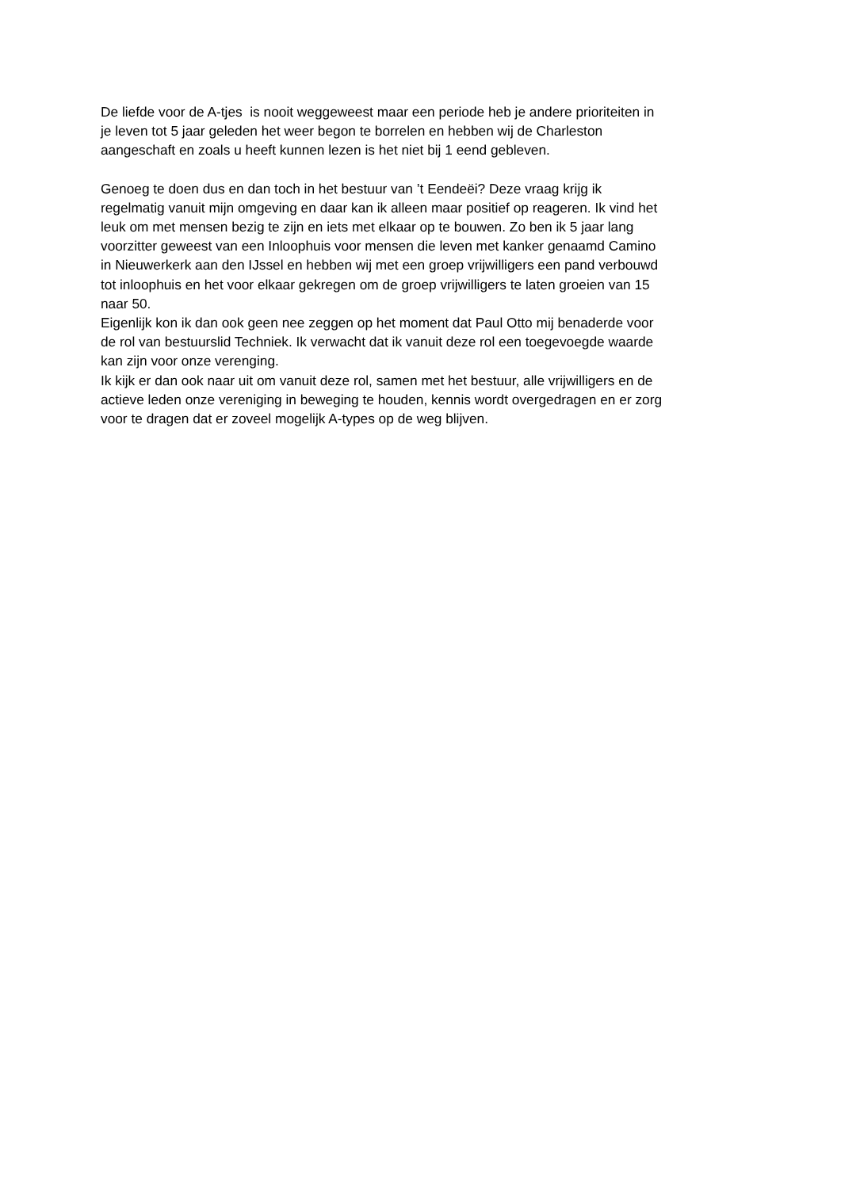De liefde voor de A-tjes is nooit weggeweest maar een periode heb je andere prioriteiten in
je leven tot 5 jaar geleden het weer begon te borrelen en hebben wij de Charleston
aangeschaft en zoals u heeft kunnen lezen is het niet bij 1 eend gebleven.
Genoeg te doen dus en dan toch in het bestuur van ’t Eendeëi? Deze vraag krijg ik
regelmatig vanuit mijn omgeving en daar kan ik alleen maar positief op reageren. Ik vind het
leuk om met mensen bezig te zijn en iets met elkaar op te bouwen. Zo ben ik 5 jaar lang
voorzitter geweest van een Inloophuis voor mensen die leven met kanker genaamd Camino
in Nieuwerkerk aan den IJssel en hebben wij met een groep vrijwilligers een pand verbouwd
tot inloophuis en het voor elkaar gekregen om de groep vrijwilligers te laten groeien van 15
naar 50.
Eigenlijk kon ik dan ook geen nee zeggen op het moment dat Paul Otto mij benaderde voor
de rol van bestuurslid Techniek. Ik verwacht dat ik vanuit deze rol een toegevoegde waarde
kan zijn voor onze verenging.
Ik kijk er dan ook naar uit om vanuit deze rol, samen met het bestuur, alle vrijwilligers en de
actieve leden onze vereniging in beweging te houden, kennis wordt overgedragen en er zorg
voor te dragen dat er zoveel mogelijk A-types op de weg blijven.